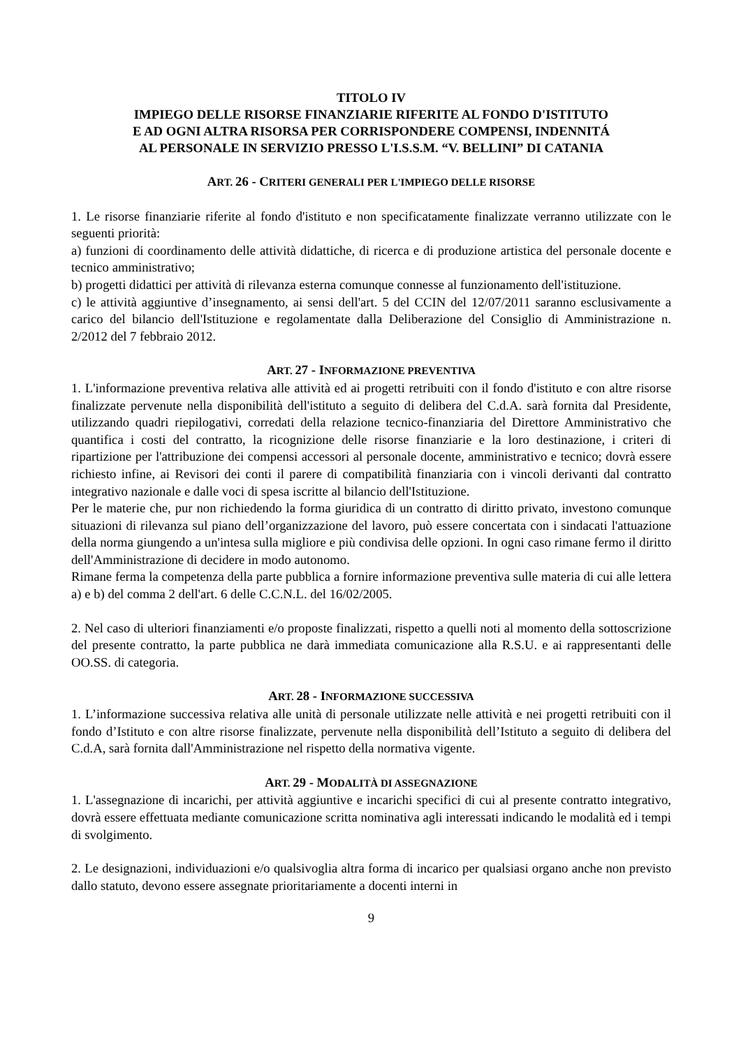TITOLO IV
IMPIEGO DELLE RISORSE FINANZIARIE RIFERITE AL FONDO D'ISTITUTO
E AD OGNI ALTRA RISORSA PER CORRISPONDERE COMPENSI, INDENNITÁ
AL PERSONALE IN SERVIZIO PRESSO L'I.S.S.M. “V. BELLINI” DI CATANIA
ART. 26 - CRITERI GENERALI PER L'IMPIEGO DELLE RISORSE
1. Le risorse finanziarie riferite al fondo d'istituto e non specificatamente finalizzate verranno utilizzate con le seguenti priorità:
a) funzioni di coordinamento delle attività didattiche, di ricerca e di produzione artistica del personale docente e tecnico amministrativo;
b) progetti didattici per attività di rilevanza esterna comunque connesse al funzionamento dell'istituzione.
c) le attività aggiuntive d’insegnamento, ai sensi dell'art. 5 del CCIN del 12/07/2011 saranno esclusivamente a carico del bilancio dell'Istituzione e regolamentate dalla Deliberazione del Consiglio di Amministrazione n. 2/2012 del 7 febbraio 2012.
ART. 27 - INFORMAZIONE PREVENTIVA
1. L'informazione preventiva relativa alle attività ed ai progetti retribuiti con il fondo d'istituto e con altre risorse finalizzate pervenute nella disponibilità dell'istituto a seguito di delibera del C.d.A. sarà fornita dal Presidente, utilizzando quadri riepilogativi, corredati della relazione tecnico-finanziaria del Direttore Amministrativo che quantifica i costi del contratto, la ricognizione delle risorse finanziarie e la loro destinazione, i criteri di ripartizione per l'attribuzione dei compensi accessori al personale docente, amministrativo e tecnico; dovrà essere richiesto infine, ai Revisori dei conti il parere di compatibilità finanziaria con i vincoli derivanti dal contratto integrativo nazionale e dalle voci di spesa iscritte al bilancio dell'Istituzione.
Per le materie che, pur non richiedendo la forma giuridica di un contratto di diritto privato, investono comunque situazioni di rilevanza sul piano dell’organizzazione del lavoro, può essere concertata con i sindacati l'attuazione della norma giungendo a un'intesa sulla migliore e più condivisa delle opzioni. In ogni caso rimane fermo il diritto dell'Amministrazione di decidere in modo autonomo.
Rimane ferma la competenza della parte pubblica a fornire informazione preventiva sulle materia di cui alle lettera a) e b) del comma 2 dell'art. 6 delle C.C.N.L. del 16/02/2005.
2. Nel caso di ulteriori finanziamenti e/o proposte finalizzati, rispetto a quelli noti al momento della sottoscrizione del presente contratto, la parte pubblica ne darà immediata comunicazione alla R.S.U. e ai rappresentanti delle OO.SS. di categoria.
ART. 28 - INFORMAZIONE SUCCESSIVA
1. L’informazione successiva relativa alle unità di personale utilizzate nelle attività e nei progetti retribuiti con il fondo d’Istituto e con altre risorse finalizzate, pervenute nella disponibilità dell’Istituto a seguito di delibera del C.d.A, sarà fornita dall'Amministrazione nel rispetto della normativa vigente.
ART. 29 - MODALITÀ DI ASSEGNAZIONE
1. L'assegnazione di incarichi, per attività aggiuntive e incarichi specifici di cui al presente contratto integrativo, dovrà essere effettuata mediante comunicazione scritta nominativa agli interessati indicando le modalità ed i tempi di svolgimento.
2. Le designazioni, individuazioni e/o qualsivoglia altra forma di incarico per qualsiasi organo anche non previsto dallo statuto, devono essere assegnate prioritariamente a docenti interni in
9